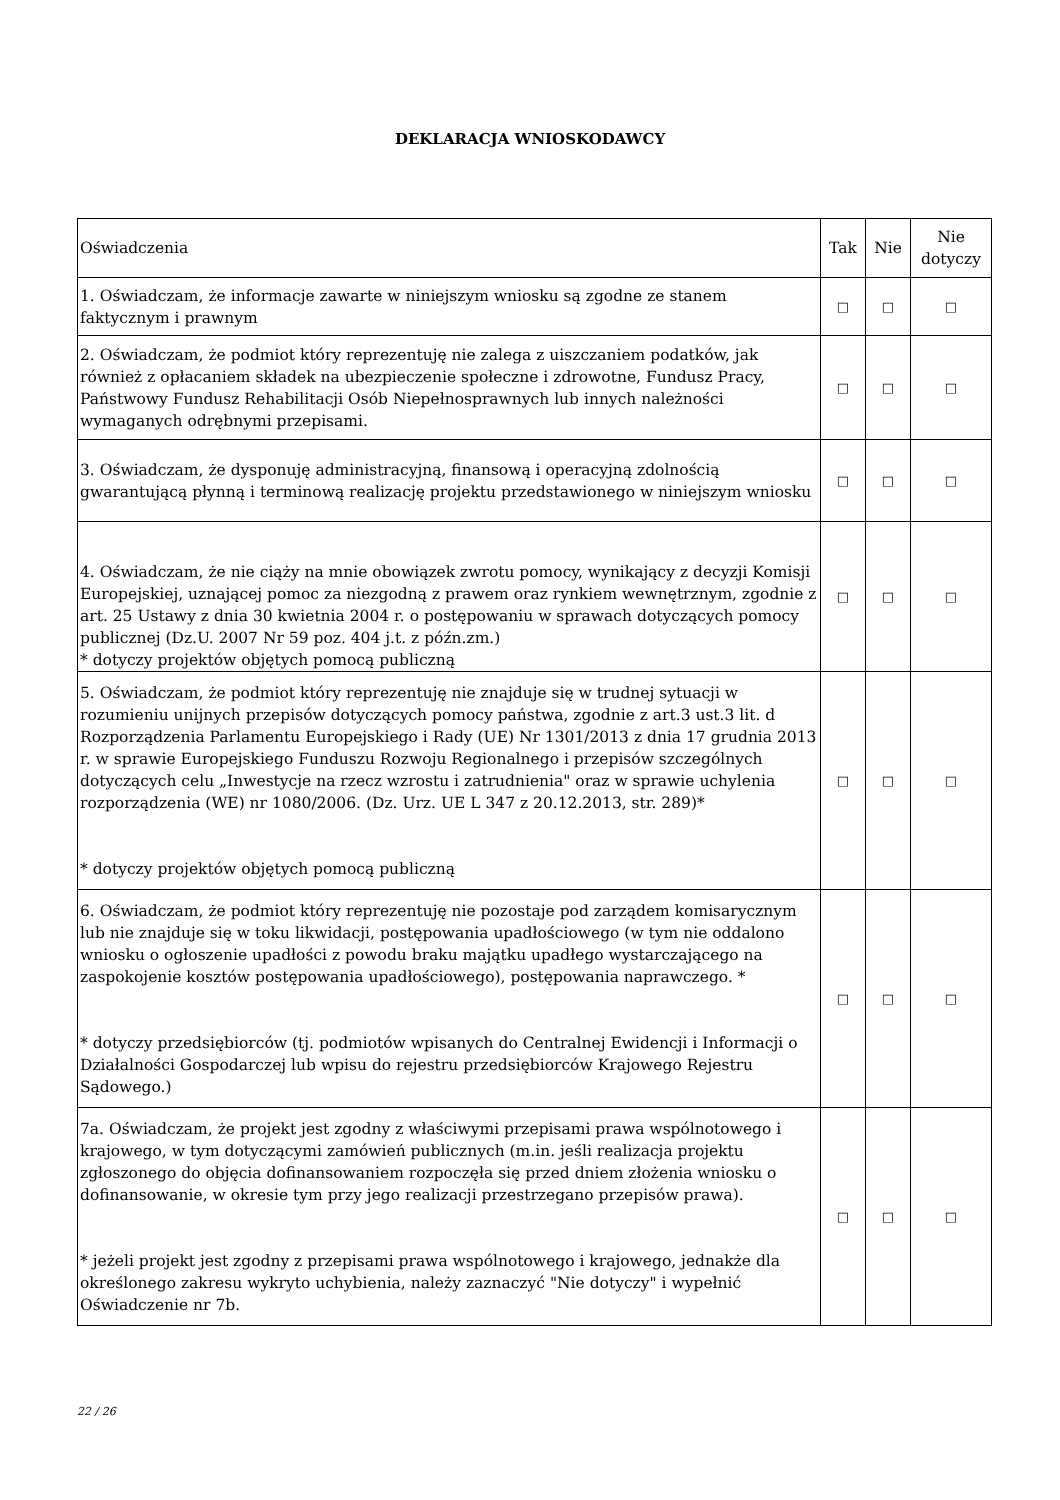DEKLARACJA WNIOSKODAWCY
| Oświadczenia | Tak | Nie | Nie dotyczy |
| --- | --- | --- | --- |
| 1. Oświadczam, że informacje zawarte w niniejszym wniosku są zgodne ze stanem faktycznym i prawnym | □ | □ | □ |
| 2. Oświadczam, że podmiot który reprezentuję nie zalega z uiszczaniem podatków, jak również z opłacaniem składek na ubezpieczenie społeczne i zdrowotne, Fundusz Pracy, Państwowy Fundusz Rehabilitacji Osób Niepełnosprawnych lub innych należności wymaganych odrębnymi przepisami. | □ | □ | □ |
| 3. Oświadczam, że dysponuję administracyjną, finansową i operacyjną zdolnością gwarantującą płynną i terminową realizację projektu przedstawionego w niniejszym wniosku | □ | □ | □ |
| 4. Oświadczam, że nie ciąży na mnie obowiązek zwrotu pomocy, wynikający z decyzji Komisji Europejskiej, uznającej pomoc za niezgodną z prawem oraz rynkiem wewnętrznym, zgodnie z art. 25 Ustawy z dnia 30 kwietnia 2004 r. o postępowaniu w sprawach dotyczących pomocy publicznej (Dz.U. 2007 Nr 59 poz. 404 j.t. z późn.zm.) * dotyczy projektów objętych pomocą publiczną | □ | □ | □ |
| 5. Oświadczam, że podmiot który reprezentuję nie znajduje się w trudnej sytuacji w rozumieniu unijnych przepisów dotyczących pomocy państwa, zgodnie z art.3 ust.3 lit. d Rozporządzenia Parlamentu Europejskiego i Rady (UE) Nr 1301/2013 z dnia 17 grudnia 2013 r. w sprawie Europejskiego Funduszu Rozwoju Regionalnego i przepisów szczególnych dotyczących celu „Inwestycje na rzecz wzrostu i zatrudnienia" oraz w sprawie uchylenia rozporządzenia (WE) nr 1080/2006. (Dz. Urz. UE L 347 z 20.12.2013, str. 289)* * dotyczy projektów objętych pomocą publiczną | □ | □ | □ |
| 6. Oświadczam, że podmiot który reprezentuję nie pozostaje pod zarządem komisarycznym lub nie znajduje się w toku likwidacji, postępowania upadłościowego (w tym nie oddalono wniosku o ogłoszenie upadłości z powodu braku majątku upadłego wystarczającego na zaspokojenie kosztów postępowania upadłościowego), postępowania naprawczego. * * dotyczy przedsiębiorców (tj. podmiotów wpisanych do Centralnej Ewidencji i Informacji o Działalności Gospodarczej lub wpisu do rejestru przedsiębiorców Krajowego Rejestru Sądowego.) | □ | □ | □ |
| 7a. Oświadczam, że projekt jest zgodny z właściwymi przepisami prawa wspólnotowego i krajowego, w tym dotyczącymi zamówień publicznych (m.in. jeśli realizacja projektu zgłoszonego do objęcia dofinansowaniem rozpoczęła się przed dniem złożenia wniosku o dofinansowanie, w okresie tym przy jego realizacji przestrzegano przepisów prawa). * jeżeli projekt jest zgodny z przepisami prawa wspólnotowego i krajowego, jednakże dla określonego zakresu wykryto uchybienia, należy zaznaczyć "Nie dotyczy" i wypełnić Oświadczenie nr 7b. | □ | □ | □ |
22 / 26